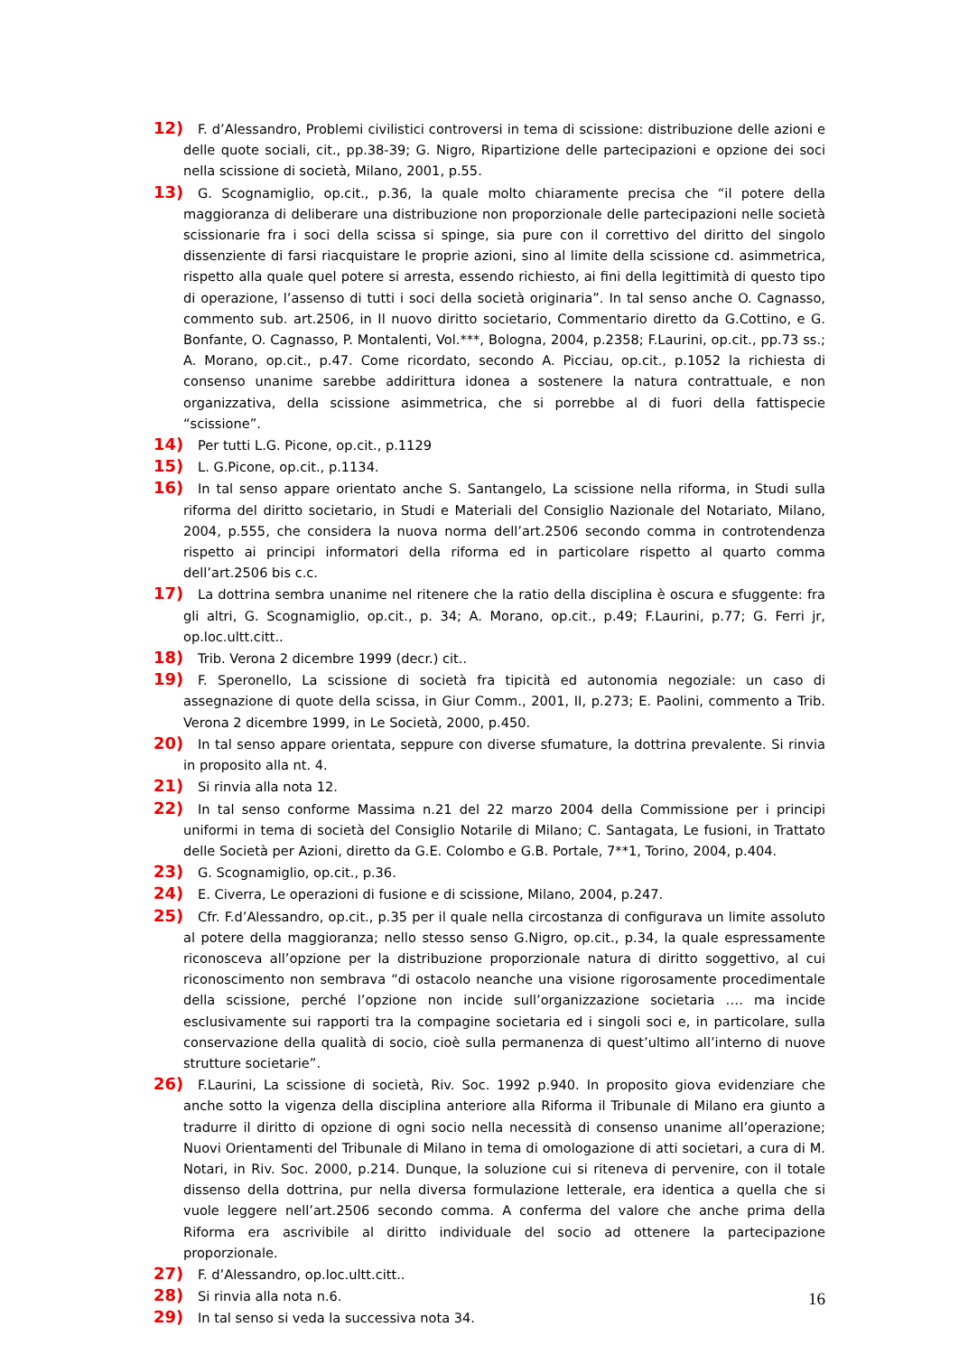12) F. d’Alessandro, Problemi civilistici controversi in tema di scissione: distribuzione delle azioni e delle quote sociali, cit., pp.38-39; G. Nigro, Ripartizione delle partecipazioni e opzione dei soci nella scissione di società, Milano, 2001, p.55.
13) G. Scognamiglio, op.cit., p.36, la quale molto chiaramente precisa che “il potere della maggioranza di deliberare una distribuzione non proporzionale delle partecipazioni nelle società scissionarie fra i soci della scissa si spinge, sia pure con il correttivo del diritto del singolo dissenziente di farsi riacquistare le proprie azioni, sino al limite della scissione cd. asimmetrica, rispetto alla quale quel potere si arresta, essendo richiesto, ai fini della legittimità di questo tipo di operazione, l’assenso di tutti i soci della società originaria”. In tal senso anche O. Cagnasso, commento sub. art.2506, in Il nuovo diritto societario, Commentario diretto da G.Cottino, e G. Bonfante, O. Cagnasso, P. Montalenti, Vol.***, Bologna, 2004, p.2358; F.Laurini, op.cit., pp.73 ss.; A. Morano, op.cit., p.47. Come ricordato, secondo A. Picciau, op.cit., p.1052 la richiesta di consenso unanime sarebbe addirittura idonea a sostenere la natura contrattuale, e non organizzativa, della scissione asimmetrica, che si porrebbe al di fuori della fattispecie “scissione”.
14) Per tutti L.G. Picone, op.cit., p.1129
15) L. G.Picone, op.cit., p.1134.
16) In tal senso appare orientato anche S. Santangelo, La scissione nella riforma, in Studi sulla riforma del diritto societario, in Studi e Materiali del Consiglio Nazionale del Notariato, Milano, 2004, p.555, che considera la nuova norma dell’art.2506 secondo comma in controtendenza rispetto ai principi informatori della riforma ed in particolare rispetto al quarto comma dell’art.2506 bis c.c.
17) La dottrina sembra unanime nel ritenere che la ratio della disciplina è oscura e sfuggente: fra gli altri, G. Scognamiglio, op.cit., p. 34; A. Morano, op.cit., p.49; F.Laurini, p.77; G. Ferri jr, op.loc.ultt.citt..
18) Trib. Verona 2 dicembre 1999 (decr.) cit..
19) F. Speronello, La scissione di società fra tipicità ed autonomia negoziale: un caso di assegnazione di quote della scissa, in Giur Comm., 2001, II, p.273; E. Paolini, commento a Trib. Verona 2 dicembre 1999, in Le Società, 2000, p.450.
20) In tal senso appare orientata, seppure con diverse sfumature, la dottrina prevalente. Si rinvia in proposito alla nt. 4.
21) Si rinvia alla nota 12.
22) In tal senso conforme Massima n.21 del 22 marzo 2004 della Commissione per i principi uniformi in tema di società del Consiglio Notarile di Milano; C. Santagata, Le fusioni, in Trattato delle Società per Azioni, diretto da G.E. Colombo e G.B. Portale, 7**1, Torino, 2004, p.404.
23) G. Scognamiglio, op.cit., p.36.
24) E. Civerra, Le operazioni di fusione e di scissione, Milano, 2004, p.247.
25) Cfr. F.d’Alessandro, op.cit., p.35 per il quale nella circostanza di configurava un limite assoluto al potere della maggioranza; nello stesso senso G.Nigro, op.cit., p.34, la quale espressamente riconosceva all’opzione per la distribuzione proporzionale natura di diritto soggettivo, al cui riconoscimento non sembrava “di ostacolo neanche una visione rigorosamente procedimentale della scissione, perché l’opzione non incide sull’organizzazione societaria …. ma incide esclusivamente sui rapporti tra la compagine societaria ed i singoli soci e, in particolare, sulla conservazione della qualità di socio, cioè sulla permanenza di quest’ultimo all’interno di nuove strutture societarie”.
26) F.Laurini, La scissione di società, Riv. Soc. 1992 p.940. In proposito giova evidenziare che anche sotto la vigenza della disciplina anteriore alla Riforma il Tribunale di Milano era giunto a tradurre il diritto di opzione di ogni socio nella necessità di consenso unanime all’operazione; Nuovi Orientamenti del Tribunale di Milano in tema di omologazione di atti societari, a cura di M. Notari, in Riv. Soc. 2000, p.214. Dunque, la soluzione cui si riteneva di pervenire, con il totale dissenso della dottrina, pur nella diversa formulazione letterale, era identica a quella che si vuole leggere nell’art.2506 secondo comma. A conferma del valore che anche prima della Riforma era ascrivibile al diritto individuale del socio ad ottenere la partecipazione proporzionale.
27) F. d’Alessandro, op.loc.ultt.citt..
28) Si rinvia alla nota n.6.
29) In tal senso si veda la successiva nota 34.
16